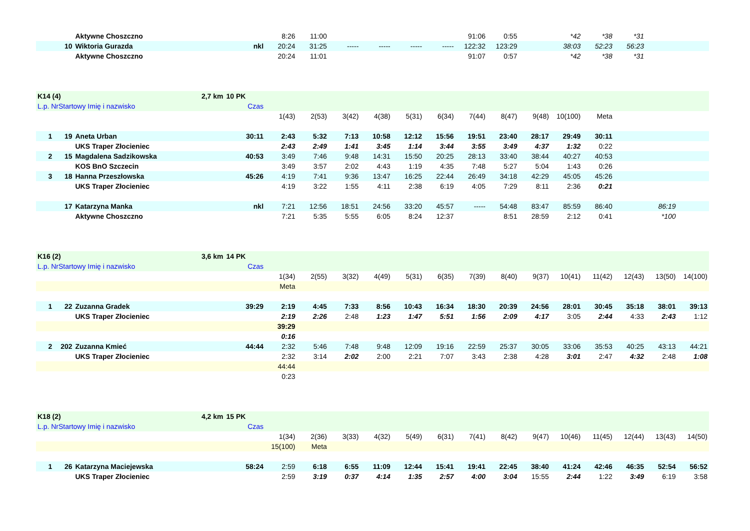| | | Aktywne Choszczno | | 8:26 | 11:00 | | | | | 91:06 | 0:55 | | *42 | *38 | *31 | | |
| | 10 | Wiktoria Gurazda | nkl | 20:24 | 31:25 | ----- | ----- | ----- | ----- | 122:32 | 123:29 | | 38:03 | 52:23 | 56:23 | | |
| | | Aktywne Choszczno | | 20:24 | 11:01 | | | | | 91:07 | 0:57 | | *42 | *38 | *31 | | |
| K14 (4) | | 2,7 km | 10 PK | | | | | | | | | | | | | | |
| L.p. NrStartowy Imię i nazwisko | | | Czas | | | | | | | | | | | | | | |
| | | | | 1(43) | 2(53) | 3(42) | 4(38) | 5(31) | 6(34) | 7(44) | 8(47) | 9(48) | 10(100) | Meta | | | |
| 1 | 19 | Aneta Urban | 30:11 | 2:43 | 5:32 | 7:13 | 10:58 | 12:12 | 15:56 | 19:51 | 23:40 | 28:17 | 29:49 | 30:11 | | | |
| | | UKS Traper Złocieniec | | 2:43 | 2:49 | 1:41 | 3:45 | 1:14 | 3:44 | 3:55 | 3:49 | 4:37 | 1:32 | 0:22 | | | |
| 2 | 15 | Magdalena Sadzikowska | 40:53 | 3:49 | 7:46 | 9:48 | 14:31 | 15:50 | 20:25 | 28:13 | 33:40 | 38:44 | 40:27 | 40:53 | | | |
| | | KOS BnO Szczecin | | 3:49 | 3:57 | 2:02 | 4:43 | 1:19 | 4:35 | 7:48 | 5:27 | 5:04 | 1:43 | 0:26 | | | |
| 3 | 18 | Hanna Przeszłowska | 45:26 | 4:19 | 7:41 | 9:36 | 13:47 | 16:25 | 22:44 | 26:49 | 34:18 | 42:29 | 45:05 | 45:26 | | | |
| | | UKS Traper Złocieniec | | 4:19 | 3:22 | 1:55 | 4:11 | 2:38 | 6:19 | 4:05 | 7:29 | 8:11 | 2:36 | 0:21 | | | |
| | 17 | Katarzyna Manka | nkl | 7:21 | 12:56 | 18:51 | 24:56 | 33:20 | 45:57 | ----- | 54:48 | 83:47 | 85:59 | 86:40 | | 86:19 | |
| | | Aktywne Choszczno | | 7:21 | 5:35 | 5:55 | 6:05 | 8:24 | 12:37 | | 8:51 | 28:59 | 2:12 | 0:41 | | *100 | |
| K16 (2) | | 3,6 km | 14 PK | | | | | | | | | | | | | | |
| L.p. NrStartowy Imię i nazwisko | | | Czas | | | | | | | | | | | | | | |
| | | | | 1(34) | 2(55) | 3(32) | 4(49) | 5(31) | 6(35) | 7(39) | 8(40) | 9(37) | 10(41) | 11(42) | 12(43) | 13(50) | 14(100) |
| | | | | Meta | | | | | | | | | | | | | |
| 1 | 22 | Zuzanna Gradek | 39:29 | 2:19 | 4:45 | 7:33 | 8:56 | 10:43 | 16:34 | 18:30 | 20:39 | 24:56 | 28:01 | 30:45 | 35:18 | 38:01 | 39:13 |
| | | UKS Traper Złocieniec | | 2:19 | 2:26 | 2:48 | 1:23 | 1:47 | 5:51 | 1:56 | 2:09 | 4:17 | 3:05 | 2:44 | 4:33 | 2:43 | 1:12 |
| | | | | 39:29 | | | | | | | | | | | | | |
| | | | | 0:16 | | | | | | | | | | | | | |
| 2 | 202 | Zuzanna Kmieć | 44:44 | 2:32 | 5:46 | 7:48 | 9:48 | 12:09 | 19:16 | 22:59 | 25:37 | 30:05 | 33:06 | 35:53 | 40:25 | 43:13 | 44:21 |
| | | UKS Traper Złocieniec | | 2:32 | 3:14 | 2:02 | 2:00 | 2:21 | 7:07 | 3:43 | 2:38 | 4:28 | 3:01 | 2:47 | 4:32 | 2:48 | 1:08 |
| | | | | 44:44 | | | | | | | | | | | | | |
| | | | | 0:23 | | | | | | | | | | | | | |
| K18 (2) | | 4,2 km | 15 PK | | | | | | | | | | | | | | |
| L.p. NrStartowy Imię i nazwisko | | | Czas | | | | | | | | | | | | | | |
| | | | | 1(34) | 2(36) | 3(33) | 4(32) | 5(49) | 6(31) | 7(41) | 8(42) | 9(47) | 10(46) | 11(45) | 12(44) | 13(43) | 14(50) |
| | | | | 15(100) | Meta | | | | | | | | | | | | |
| 1 | 26 | Katarzyna Maciejewska | 58:24 | 2:59 | 6:18 | 6:55 | 11:09 | 12:44 | 15:41 | 19:41 | 22:45 | 38:40 | 41:24 | 42:46 | 46:35 | 52:54 | 56:52 |
| | | UKS Traper Złocieniec | | 2:59 | 3:19 | 0:37 | 4:14 | 1:35 | 2:57 | 4:00 | 3:04 | 15:55 | 2:44 | 1:22 | 3:49 | 6:19 | 3:58 |